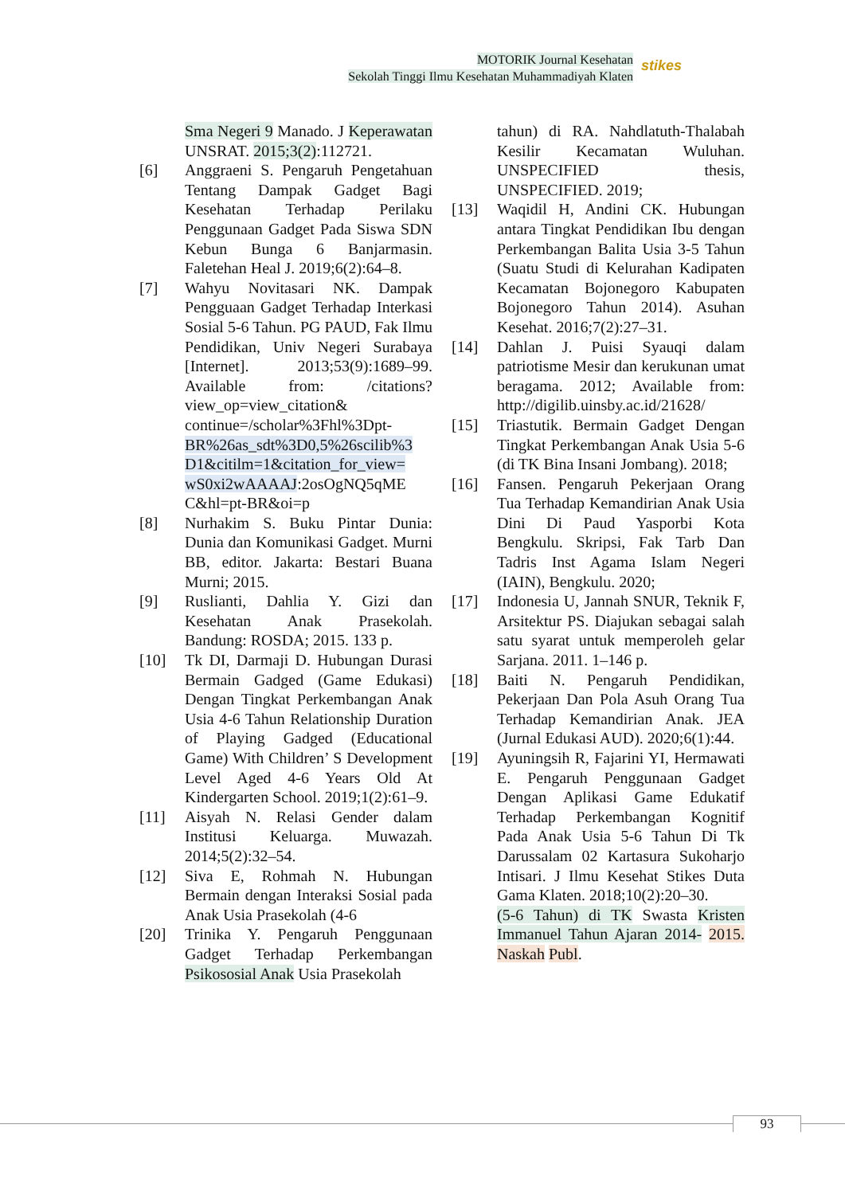MOTORIK Journal Kesehatan
Sekolah Tinggi Ilmu Kesehatan Muhammadiyah Klaten
stikes
Sma Negeri 9 Manado. J Keperawatan UNSRAT. 2015;3(2):112721.
[6] Anggraeni S. Pengaruh Pengetahuan Tentang Dampak Gadget Bagi Kesehatan Terhadap Perilaku Penggunaan Gadget Pada Siswa SDN Kebun Bunga 6 Banjarmasin. Faletehan Heal J. 2019;6(2):64–8.
[7] Wahyu Novitasari NK. Dampak Pengguaan Gadget Terhadap Interkasi Sosial 5-6 Tahun. PG PAUD, Fak Ilmu Pendidikan, Univ Negeri Surabaya [Internet]. 2013;53(9):1689–99. Available from: /citations?view_op=view_citation& continue=/scholar%3Fhl%3Dpt- BR%26as_sdt%3D0,5%26scilib%3 D1&citilm=1&citation_for_view= wS0xi2wAAAAJ:2osOgNQ5qME C&hl=pt-BR&oi=p
[8] Nurhakim S. Buku Pintar Dunia: Dunia dan Komunikasi Gadget. Murni BB, editor. Jakarta: Bestari Buana Murni; 2015.
[9] Ruslianti, Dahlia Y. Gizi dan Kesehatan Anak Prasekolah. Bandung: ROSDA; 2015. 133 p.
[10] Tk DI, Darmaji D. Hubungan Durasi Bermain Gadged (Game Edukasi) Dengan Tingkat Perkembangan Anak Usia 4-6 Tahun Relationship Duration of Playing Gadged (Educational Game) With Children’ S Development Level Aged 4-6 Years Old At Kindergarten School. 2019;1(2):61–9.
[11] Aisyah N. Relasi Gender dalam Institusi Keluarga. Muwazah. 2014;5(2):32–54.
[12] Siva E, Rohmah N. Hubungan Bermain dengan Interaksi Sosial pada Anak Usia Prasekolah (4-6
[20] Trinika Y. Pengaruh Penggunaan Gadget Terhadap Perkembangan Psikososial Anak Usia Prasekolah
tahun) di RA. Nahdlatuth-Thalabah Kesilir Kecamatan Wuluhan. UNSPECIFIED thesis, UNSPECIFIED. 2019;
[13] Waqidil H, Andini CK. Hubungan antara Tingkat Pendidikan Ibu dengan Perkembangan Balita Usia 3-5 Tahun (Suatu Studi di Kelurahan Kadipaten Kecamatan Bojonegoro Kabupaten Bojonegoro Tahun 2014). Asuhan Kesehat. 2016;7(2):27–31.
[14] Dahlan J. Puisi Syauqi dalam patriotisme Mesir dan kerukunan umat beragama. 2012; Available from: http://digilib.uinsby.ac.id/21628/
[15] Triastutik. Bermain Gadget Dengan Tingkat Perkembangan Anak Usia 5-6 (di TK Bina Insani Jombang). 2018;
[16] Fansen. Pengaruh Pekerjaan Orang Tua Terhadap Kemandirian Anak Usia Dini Di Paud Yasporbi Kota Bengkulu. Skripsi, Fak Tarb Dan Tadris Inst Agama Islam Negeri (IAIN), Bengkulu. 2020;
[17] Indonesia U, Jannah SNUR, Teknik F, Arsitektur PS. Diajukan sebagai salah satu syarat untuk memperoleh gelar Sarjana. 2011. 1–146 p.
[18] Baiti N. Pengaruh Pendidikan, Pekerjaan Dan Pola Asuh Orang Tua Terhadap Kemandirian Anak. JEA (Jurnal Edukasi AUD). 2020;6(1):44.
[19] Ayuningsih R, Fajarini YI, Hermawati E. Pengaruh Penggunaan Gadget Dengan Aplikasi Game Edukatif Terhadap Perkembangan Kognitif Pada Anak Usia 5-6 Tahun Di Tk Darussalam 02 Kartasura Sukoharjo Intisari. J Ilmu Kesehat Stikes Duta Gama Klaten. 2018;10(2):20–30.
(5-6 Tahun) di TK Swasta Kristen Immanuel Tahun Ajaran 2014- 2015. Naskah Publ.
93